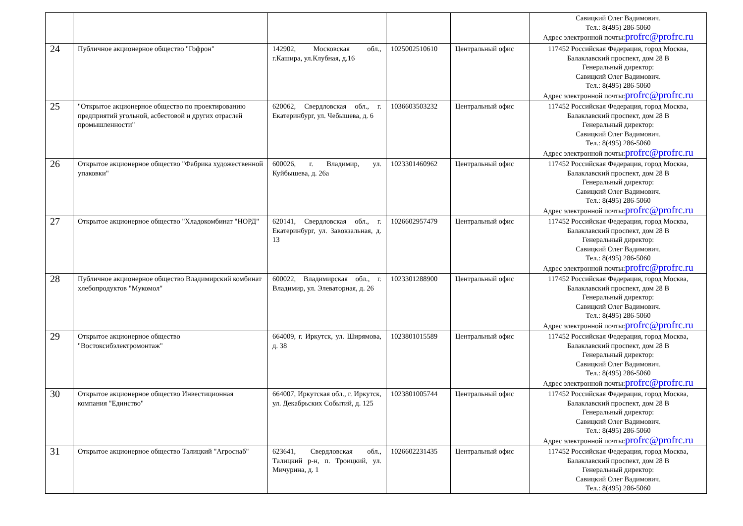| | | | | | Савицкий Олег Вадимович. Тел.: 8(495) 286-5060 Адрес электронной почты: profrc@profrc.ru |
| 24 | Публичное акционерное общество "Гофрон" | 142902, Московская обл., г.Кашира, ул.Клубная, д.16 | 1025002510610 | Центральный офис | 117452 Российская Федерация, город Москва, Балаклавский проспект, дом 28 В Генеральный директор: Савицкий Олег Вадимович. Тел.: 8(495) 286-5060 Адрес электронной почты: profrc@profrc.ru |
| 25 | "Открытое акционерное общество по проектированию предприятий угольной, асбестовой и других отраслей промышленности" | 620062, Свердловская обл., г. Екатеринбург, ул. Чебышева, д. 6 | 1036603503232 | Центральный офис | 117452 Российская Федерация, город Москва, Балаклавский проспект, дом 28 В Генеральный директор: Савицкий Олег Вадимович. Тел.: 8(495) 286-5060 Адрес электронной почты: profrc@profrc.ru |
| 26 | Открытое акционерное общество "Фабрика художественной упаковки" | 600026, г. Владимир, ул. Куйбышева, д. 26а | 1023301460962 | Центральный офис | 117452 Российская Федерация, город Москва, Балаклавский проспект, дом 28 В Генеральный директор: Савицкий Олег Вадимович. Тел.: 8(495) 286-5060 Адрес электронной почты: profrc@profrc.ru |
| 27 | Открытое акционерное общество "Хладокомбинат "НОРД" | 620141, Свердловская обл., г. Екатеринбург, ул. Завокзальная, д. 13 | 1026602957479 | Центральный офис | 117452 Российская Федерация, город Москва, Балаклавский проспект, дом 28 В Генеральный директор: Савицкий Олег Вадимович. Тел.: 8(495) 286-5060 Адрес электронной почты: profrc@profrc.ru |
| 28 | Публичное акционерное общество Владимирский комбинат хлебопродуктов "Мукомол" | 600022, Владимирская обл., г. Владимир, ул. Элеваторная, д. 26 | 1023301288900 | Центральный офис | 117452 Российская Федерация, город Москва, Балаклавский проспект, дом 28 В Генеральный директор: Савицкий Олег Вадимович. Тел.: 8(495) 286-5060 Адрес электронной почты: profrc@profrc.ru |
| 29 | Открытое акционерное общество "Востоксибэлектромонтаж" | 664009, г. Иркутск, ул. Ширямова, д. 38 | 1023801015589 | Центральный офис | 117452 Российская Федерация, город Москва, Балаклавский проспект, дом 28 В Генеральный директор: Савицкий Олег Вадимович. Тел.: 8(495) 286-5060 Адрес электронной почты: profrc@profrc.ru |
| 30 | Открытое акционерное общество Инвестиционная компания "Единство" | 664007, Иркутская обл., г. Иркутск, ул. Декабрьских Событий, д. 125 | 1023801005744 | Центральный офис | 117452 Российская Федерация, город Москва, Балаклавский проспект, дом 28 В Генеральный директор: Савицкий Олег Вадимович. Тел.: 8(495) 286-5060 Адрес электронной почты: profrc@profrc.ru |
| 31 | Открытое акционерное общество Талицкий "Агроснаб" | 623641, Свердловская обл., Талицкий р-н, п. Троицкий, ул. Мичурина, д. 1 | 1026602231435 | Центральный офис | 117452 Российская Федерация, город Москва, Балаклавский проспект, дом 28 В Генеральный директор: Савицкий Олег Вадимович. Тел.: 8(495) 286-5060 |